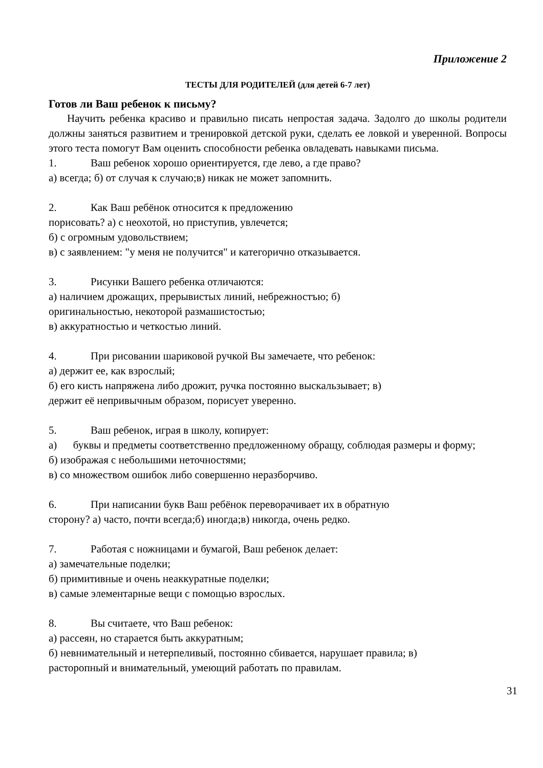Приложение 2
ТЕСТЫ ДЛЯ РОДИТЕЛЕЙ (для детей 6-7 лет)
Готов ли Ваш ребенок к письму?
Научить ребенка красиво и правильно писать непростая задача. Задолго до школы родители должны заняться развитием и тренировкой детской руки, сделать ее ловкой и уверенной. Вопросы этого теста помогут Вам оценить способности ребенка овладевать навыками письма.
1. Ваш ребенок хорошо ориентируется, где лево, а где право?
а) всегда; б) от случая к случаю;в) никак не может запомнить.
2. Как Ваш ребёнок относится к предложению
порисовать? а) с неохотой, но приступив, увлечется;
б) с огромным удовольствием;
в) с заявлением: "у меня не получится" и категорично отказывается.
3. Рисунки Вашего ребенка отличаются:
а) наличием дрожащих, прерывистых линий, небрежностъю; б)
оригинальностью, некоторой размашистостью;
в) аккуратностью и четкостью линий.
4. При рисовании шариковой ручкой Вы замечаете, что ребенок:
а) держит ее, как взрослый;
б) его кисть напряжена либо дрожит, ручка постоянно выскальзывает; в)
держит её непривычным образом, порисует уверенно.
5. Ваш ребенок, играя в школу, копирует:
а) буквы и предметы соответственно предложенному обращу, соблюдая размеры и форму;
б) изображая с небольшими неточностями;
в) со множеством ошибок либо совершенно неразборчиво.
6. При написании букв Ваш ребёнок переворачивает их в обратную
сторону? а) часто, почти всегда;б) иногда;в) никогда, очень редко.
7. Работая с ножницами и бумагой, Ваш ребенок делает:
а) замечательные поделки;
б) примитивные и очень неаккуратные поделки;
в) самые элементарные вещи с помощью взрослых.
8. Вы считаете, что Ваш ребенок:
а) рассеян, но старается быть аккуратным;
б) невнимательный и нетерпеливый, постоянно сбивается, нарушает правила; в)
расторопный и внимательный, умеющий работать по правилам.
31